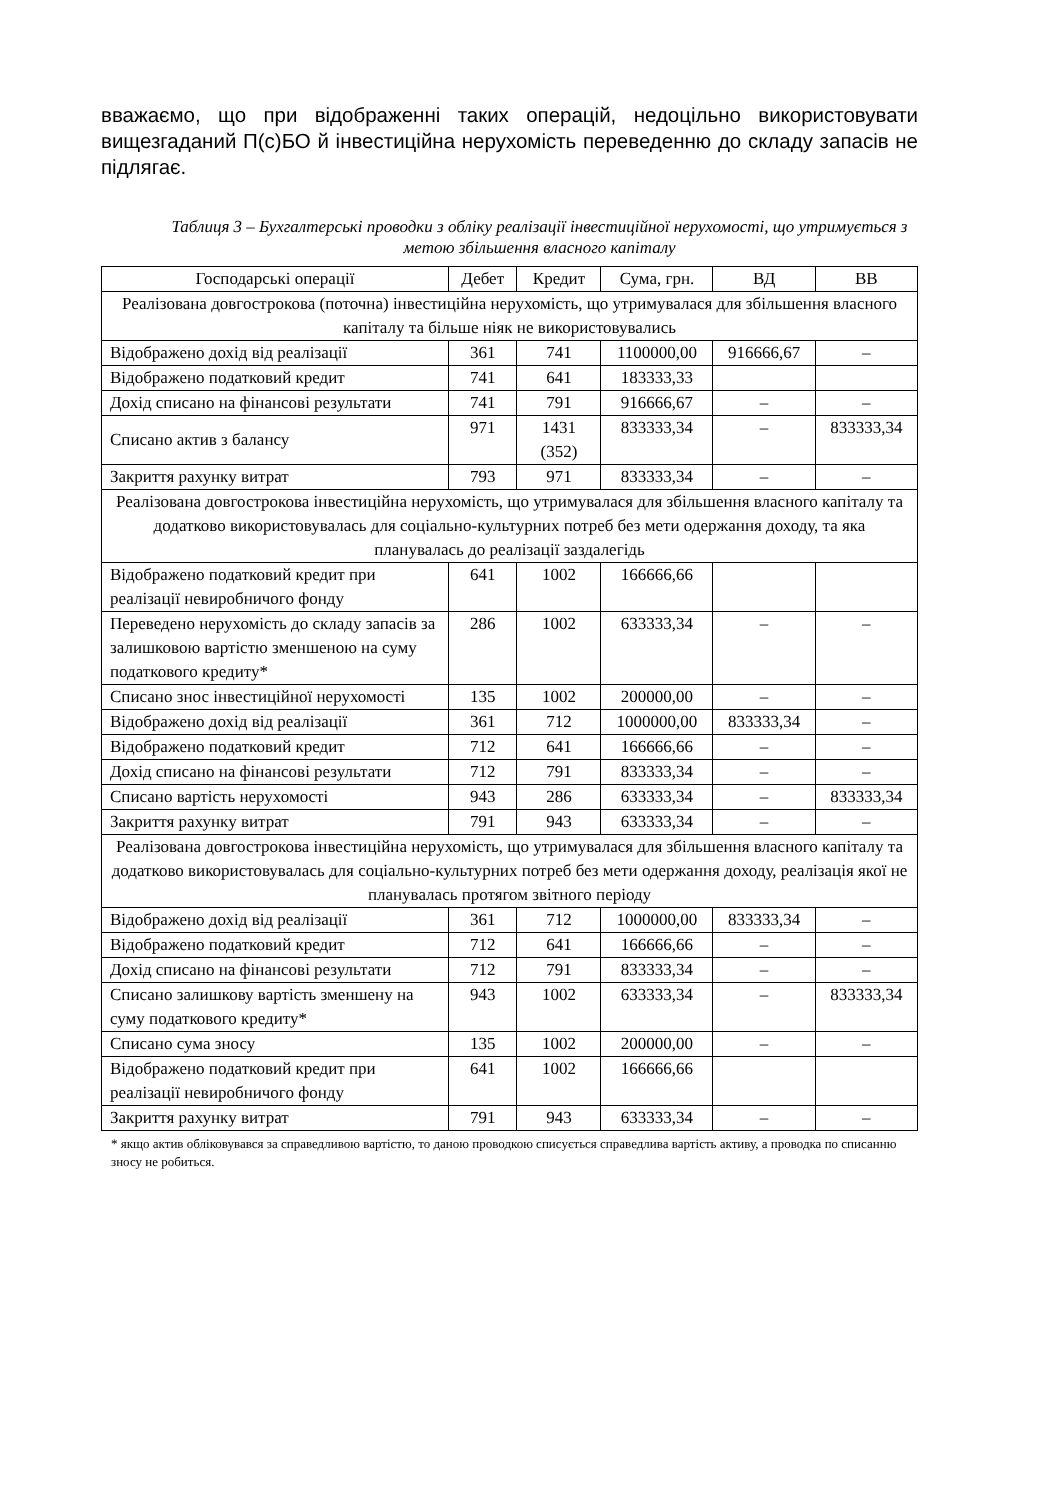вважаємо, що при відображенні таких операцій, недоцільно використовувати вищезгаданий П(с)БО й інвестиційна нерухомість переведенню до складу запасів не підлягає.
Таблиця 3 – Бухгалтерські проводки з обліку реалізації інвестиційної нерухомості, що утримується з метою збільшення власного капіталу
| Господарські операції | Дебет | Кредит | Сума, грн. | ВД | ВВ |
| --- | --- | --- | --- | --- | --- |
| Реалізована довгострокова (поточна) інвестиційна нерухомість, що утримувалася для збільшення власного капіталу та більше ніяк не використовувались | | | | | |
| Відображено дохід від реалізації | 361 | 741 | 1100000,00 | 916666,67 | – |
| Відображено податковий кредит | 741 | 641 | 183333,33 | | |
| Дохід списано на фінансові результати | 741 | 791 | 916666,67 | – | – |
| Списано актив з балансу | 971 | 1431 (352) | 833333,34 | – | 833333,34 |
| Закриття рахунку витрат | 793 | 971 | 833333,34 | – | – |
| Реалізована довгострокова інвестиційна нерухомість, що утримувалася для збільшення власного капіталу та додатково використовувалась для соціально-культурних потреб без мети одержання доходу, та яка планувалась до реалізації заздалегідь | | | | | |
| Відображено податковий кредит при реалізації невиробничого фонду | 641 | 1002 | 166666,66 | | |
| Переведено нерухомість до складу запасів за залишковою вартістю зменшеною на суму податкового кредиту* | 286 | 1002 | 633333,34 | – | – |
| Списано знос інвестиційної нерухомості | 135 | 1002 | 200000,00 | – | – |
| Відображено дохід від реалізації | 361 | 712 | 1000000,00 | 833333,34 | – |
| Відображено податковий кредит | 712 | 641 | 166666,66 | – | – |
| Дохід списано на фінансові результати | 712 | 791 | 833333,34 | – | – |
| Списано вартість нерухомості | 943 | 286 | 633333,34 | – | 833333,34 |
| Закриття рахунку витрат | 791 | 943 | 633333,34 | – | – |
| Реалізована довгострокова інвестиційна нерухомість, що утримувалася для збільшення власного капіталу та додатково використовувалась для соціально-культурних потреб без мети одержання доходу, реалізація якої не планувалась протягом звітного періоду | | | | | |
| Відображено дохід від реалізації | 361 | 712 | 1000000,00 | 833333,34 | – |
| Відображено податковий кредит | 712 | 641 | 166666,66 | – | – |
| Дохід списано на фінансові результати | 712 | 791 | 833333,34 | – | – |
| Списано залишкову вартість зменшену на суму податкового кредиту* | 943 | 1002 | 633333,34 | – | 833333,34 |
| Списано сума зносу | 135 | 1002 | 200000,00 | – | – |
| Відображено податковий кредит при реалізації невиробничого фонду | 641 | 1002 | 166666,66 | | |
| Закриття рахунку витрат | 791 | 943 | 633333,34 | – | – |
* якщо актив обліковувався за справедливою вартістю, то даною проводкою списується справедлива вартість активу, а проводка по списанню зносу не робиться.